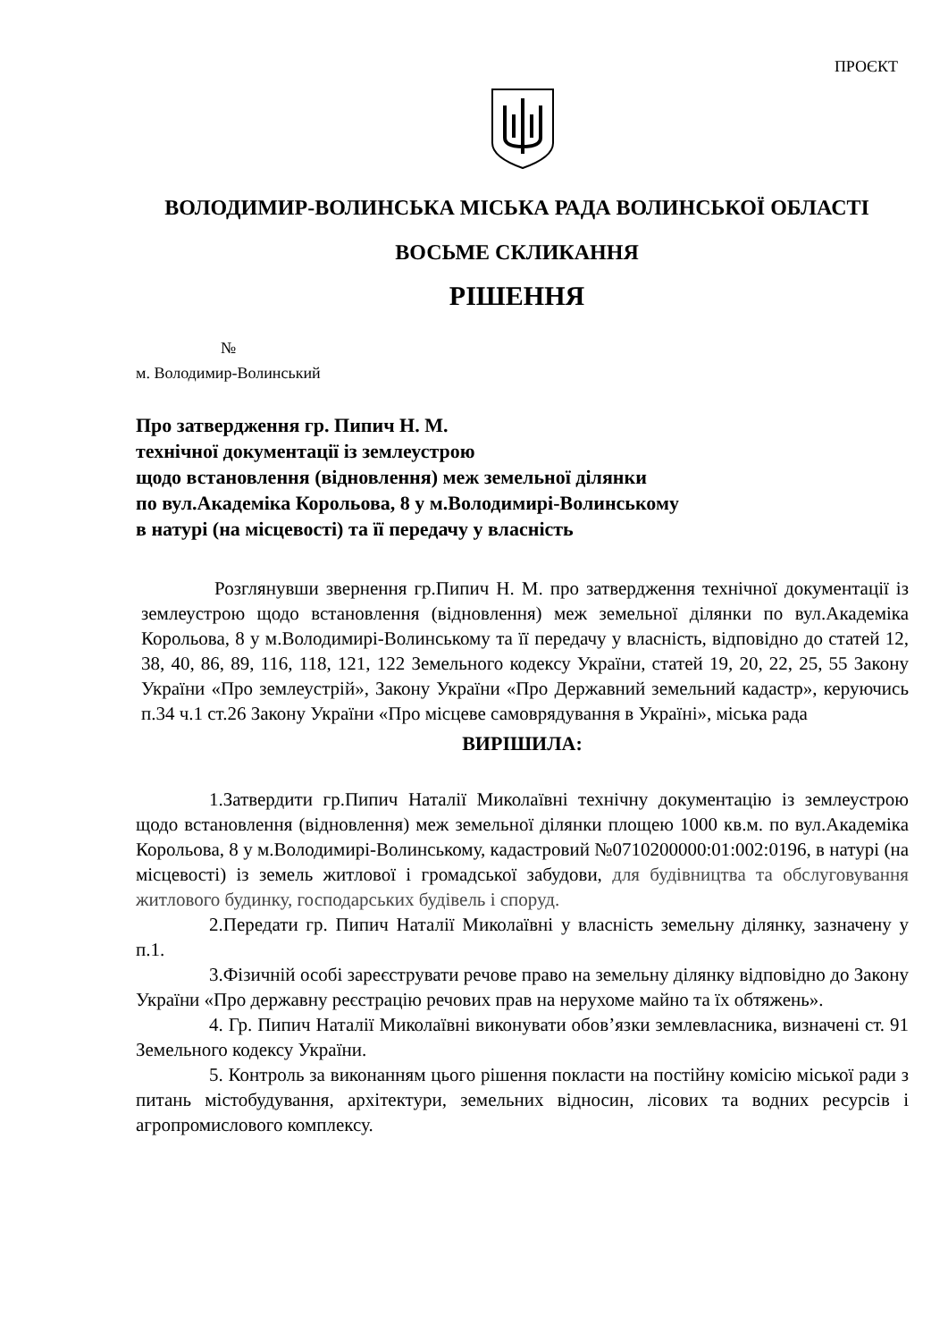ПРОЄКТ
ВОЛОДИМИР-ВОЛИНСЬКА МІСЬКА РАДА ВОЛИНСЬКОЇ ОБЛАСТІ
ВОСЬМЕ СКЛИКАННЯ
РІШЕННЯ
№
м. Володимир-Волинський
Про затвердження гр. Пипич Н. М.
технічної документації із землеустрою
щодо встановлення (відновлення) меж земельної ділянки
по вул.Академіка Корольова, 8 у м.Володимирі-Волинському
в натурі (на місцевості) та її передачу у власність
Розглянувши звернення гр.Пипич Н. М. про затвердження технічної документації із землеустрою щодо встановлення (відновлення) меж земельної ділянки по вул.Академіка Корольова, 8 у м.Володимирі-Волинському та її передачу у власність, відповідно до статей 12, 38, 40, 86, 89, 116, 118, 121, 122 Земельного кодексу України, статей 19, 20, 22, 25, 55 Закону України «Про землеустрій», Закону України «Про Державний земельний кадастр», керуючись п.34 ч.1 ст.26 Закону України «Про місцеве самоврядування в Україні», міська рада
ВИРІШИЛА:
1.Затвердити гр.Пипич Наталії Миколаївні технічну документацію із землеустрою щодо встановлення (відновлення) меж земельної ділянки площею 1000 кв.м. по вул.Академіка Корольова, 8 у м.Володимирі-Волинському, кадастровий №0710200000:01:002:0196, в натурі (на місцевості) із земель житлової і громадської забудови, для будівництва та обслуговування житлового будинку, господарських будівель і споруд.
2.Передати гр. Пипич Наталії Миколаївні у власність земельну ділянку, зазначену у п.1.
3.Фізичній особі зареєструвати речове право на земельну ділянку відповідно до Закону України «Про державну реєстрацію речових прав на нерухоме майно та їх обтяжень».
4. Гр. Пипич Наталії Миколаївні виконувати обов’язки землевласника, визначені ст. 91 Земельного кодексу України.
5. Контроль за виконанням цього рішення покласти на постійну комісію міської ради з питань містобудування, архітектури, земельних відносин, лісових та водних ресурсів і агропромислового комплексу.